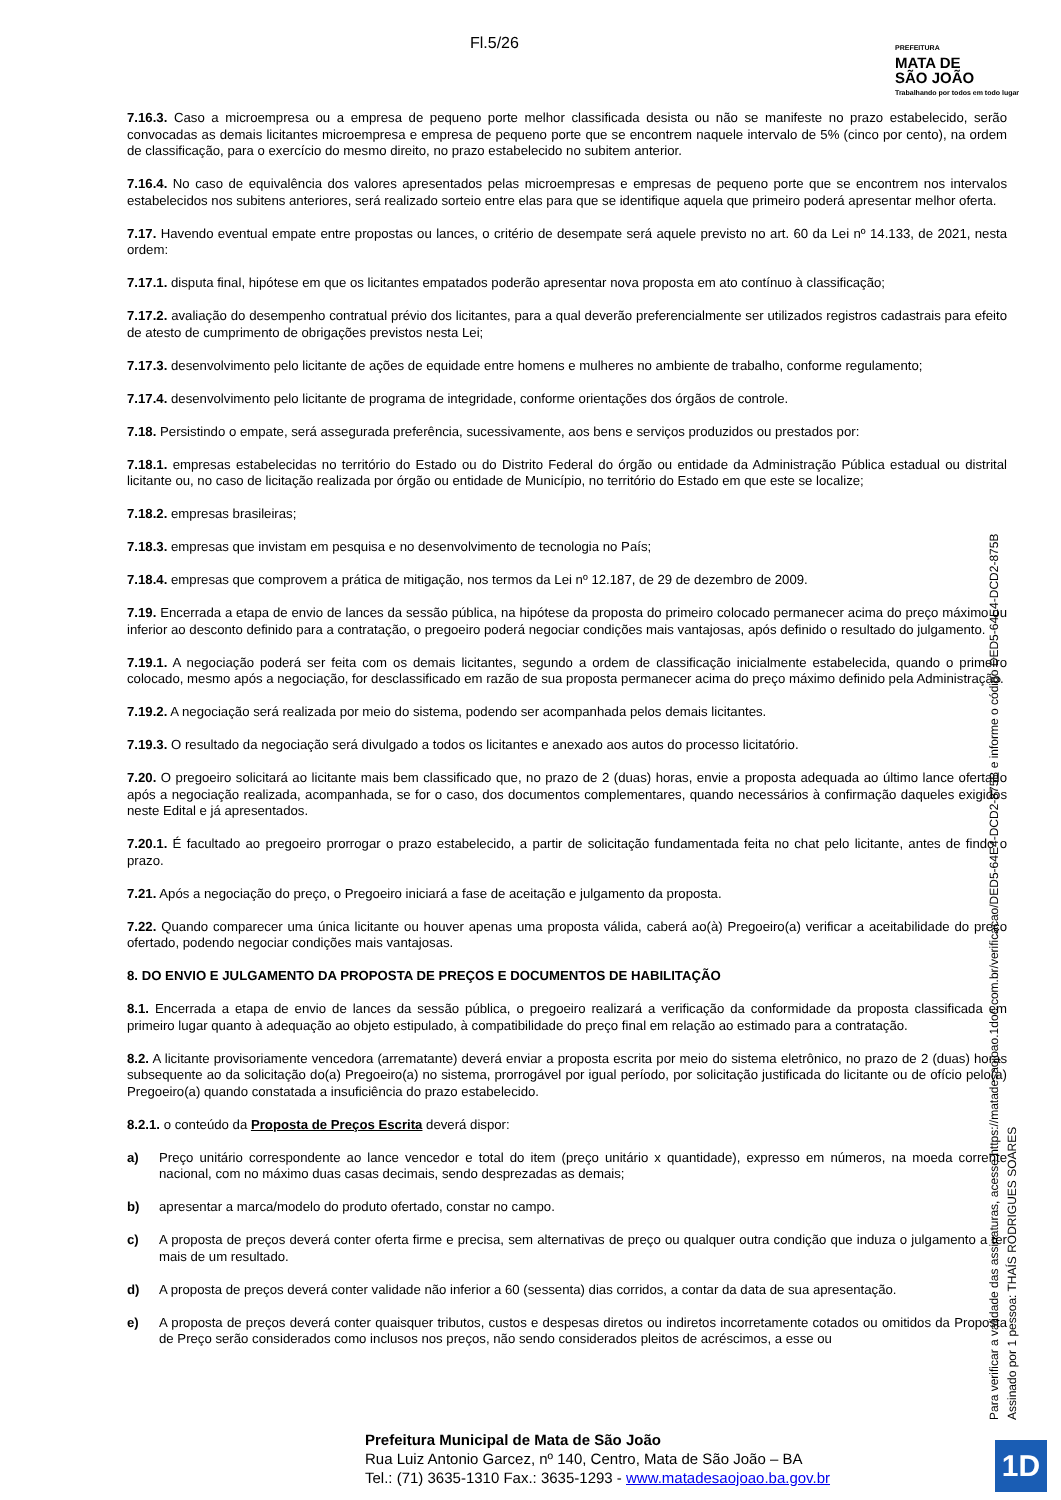Fl.5/26
PREFEITURA
MATA DE
SÃO JOÃO
Trabalhando por todos em todo lugar
7.16.3. Caso a microempresa ou a empresa de pequeno porte melhor classificada desista ou não se manifeste no prazo estabelecido, serão convocadas as demais licitantes microempresa e empresa de pequeno porte que se encontrem naquele intervalo de 5% (cinco por cento), na ordem de classificação, para o exercício do mesmo direito, no prazo estabelecido no subitem anterior.
7.16.4. No caso de equivalência dos valores apresentados pelas microempresas e empresas de pequeno porte que se encontrem nos intervalos estabelecidos nos subitens anteriores, será realizado sorteio entre elas para que se identifique aquela que primeiro poderá apresentar melhor oferta.
7.17. Havendo eventual empate entre propostas ou lances, o critério de desempate será aquele previsto no art. 60 da Lei nº 14.133, de 2021, nesta ordem:
7.17.1. disputa final, hipótese em que os licitantes empatados poderão apresentar nova proposta em ato contínuo à classificação;
7.17.2. avaliação do desempenho contratual prévio dos licitantes, para a qual deverão preferencialmente ser utilizados registros cadastrais para efeito de atesto de cumprimento de obrigações previstos nesta Lei;
7.17.3. desenvolvimento pelo licitante de ações de equidade entre homens e mulheres no ambiente de trabalho, conforme regulamento;
7.17.4. desenvolvimento pelo licitante de programa de integridade, conforme orientações dos órgãos de controle.
7.18. Persistindo o empate, será assegurada preferência, sucessivamente, aos bens e serviços produzidos ou prestados por:
7.18.1. empresas estabelecidas no território do Estado ou do Distrito Federal do órgão ou entidade da Administração Pública estadual ou distrital licitante ou, no caso de licitação realizada por órgão ou entidade de Município, no território do Estado em que este se localize;
7.18.2. empresas brasileiras;
7.18.3. empresas que invistam em pesquisa e no desenvolvimento de tecnologia no País;
7.18.4. empresas que comprovem a prática de mitigação, nos termos da Lei nº 12.187, de 29 de dezembro de 2009.
7.19. Encerrada a etapa de envio de lances da sessão pública, na hipótese da proposta do primeiro colocado permanecer acima do preço máximo ou inferior ao desconto definido para a contratação, o pregoeiro poderá negociar condições mais vantajosas, após definido o resultado do julgamento.
7.19.1. A negociação poderá ser feita com os demais licitantes, segundo a ordem de classificação inicialmente estabelecida, quando o primeiro colocado, mesmo após a negociação, for desclassificado em razão de sua proposta permanecer acima do preço máximo definido pela Administração.
7.19.2. A negociação será realizada por meio do sistema, podendo ser acompanhada pelos demais licitantes.
7.19.3. O resultado da negociação será divulgado a todos os licitantes e anexado aos autos do processo licitatório.
7.20. O pregoeiro solicitará ao licitante mais bem classificado que, no prazo de 2 (duas) horas, envie a proposta adequada ao último lance ofertado após a negociação realizada, acompanhada, se for o caso, dos documentos complementares, quando necessários à confirmação daqueles exigidos neste Edital e já apresentados.
7.20.1. É facultado ao pregoeiro prorrogar o prazo estabelecido, a partir de solicitação fundamentada feita no chat pelo licitante, antes de findo o prazo.
7.21. Após a negociação do preço, o Pregoeiro iniciará a fase de aceitação e julgamento da proposta.
7.22. Quando comparecer uma única licitante ou houver apenas uma proposta válida, caberá ao(à) Pregoeiro(a) verificar a aceitabilidade do preço ofertado, podendo negociar condições mais vantajosas.
8. DO ENVIO E JULGAMENTO DA PROPOSTA DE PREÇOS E DOCUMENTOS DE HABILITAÇÃO
8.1. Encerrada a etapa de envio de lances da sessão pública, o pregoeiro realizará a verificação da conformidade da proposta classificada em primeiro lugar quanto à adequação ao objeto estipulado, à compatibilidade do preço final em relação ao estimado para a contratação.
8.2. A licitante provisoriamente vencedora (arrematante) deverá enviar a proposta escrita por meio do sistema eletrônico, no prazo de 2 (duas) horas subsequente ao da solicitação do(a) Pregoeiro(a) no sistema, prorrogável por igual período, por solicitação justificada do licitante ou de ofício pelo(a) Pregoeiro(a) quando constatada a insuficiência do prazo estabelecido.
8.2.1. o conteúdo da Proposta de Preços Escrita deverá dispor:
a) Preço unitário correspondente ao lance vencedor e total do item (preço unitário x quantidade), expresso em números, na moeda corrente nacional, com no máximo duas casas decimais, sendo desprezadas as demais;
b) apresentar a marca/modelo do produto ofertado, constar no campo.
c) A proposta de preços deverá conter oferta firme e precisa, sem alternativas de preço ou qualquer outra condição que induza o julgamento a ter mais de um resultado.
d) A proposta de preços deverá conter validade não inferior a 60 (sessenta) dias corridos, a contar da data de sua apresentação.
e) A proposta de preços deverá conter quaisquer tributos, custos e despesas diretos ou indiretos incorretamente cotados ou omitidos da Proposta de Preço serão considerados como inclusos nos preços, não sendo considerados pleitos de acréscimos, a esse ou
Para verificar a validade das assinaturas, acesse https://matadesaojoao.1doc.com.br/verificacao/DED5-64E4-DCD2-875B e informe o código DED5-64E4-DCD2-875B
Assinado por 1 pessoa: THAÍS RODRIGUES SOARES
Prefeitura Municipal de Mata de São João
Rua Luiz Antonio Garcez, nº 140, Centro, Mata de São João – BA
Tel.: (71) 3635-1310 Fax.: 3635-1293 - www.matadesaojoao.ba.gov.br
1D